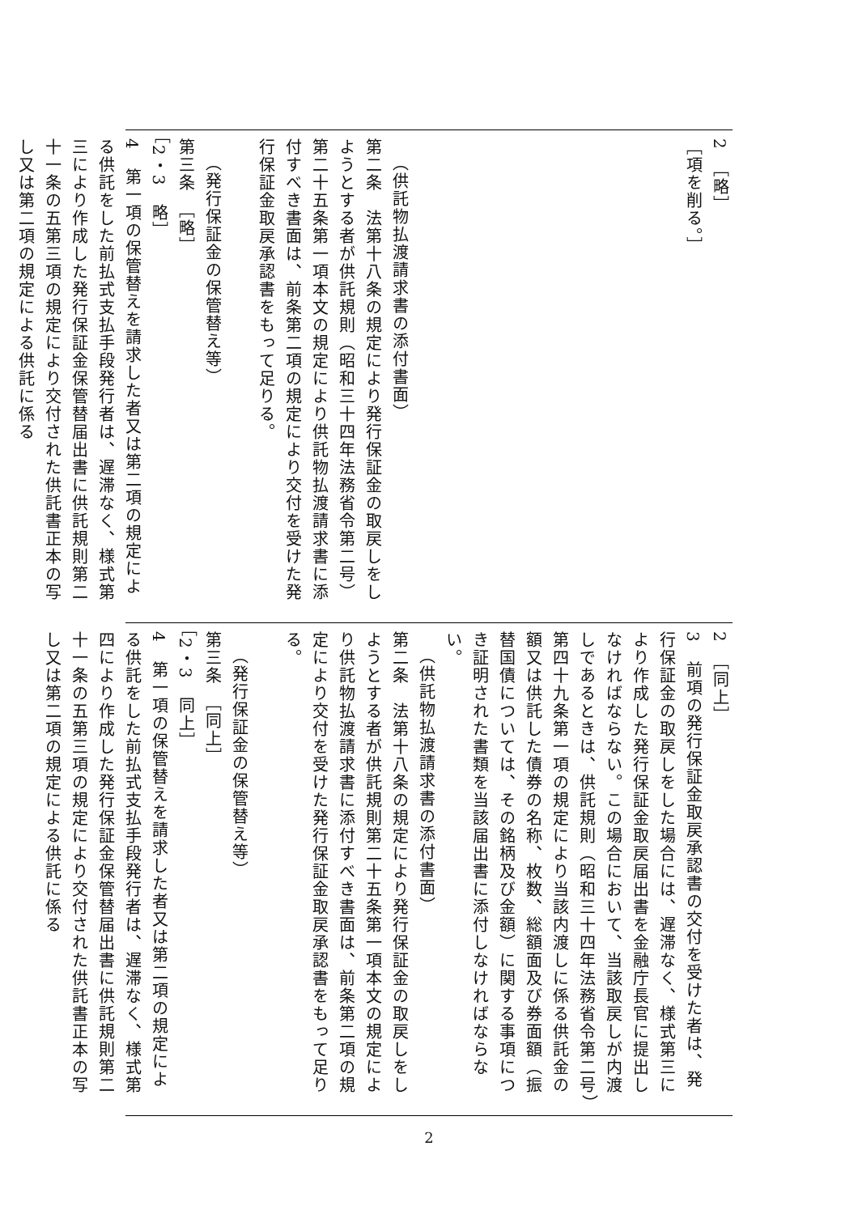| 2 ［略］ ［項を削る。］ （供託物払渡請求書の添付書面） 第二条 法第十八条の規定により発行保証金の取戻しをしようとする者が供託規則（昭和三十四年法務省令第二号）第二十五条第一項本文の規定により供託物払渡請求書に添付すべき書面は、前条第二項の規定により交付を受けた発行保証金取戻承認書をもって足りる。 （発行保証金の保管替え等） 第三条 ［略］ ［2・3 略］ 4 第一項の保管替えを請求した者又は第二項の規定による供託をした前払式支払手段発行者は、遅滞なく、様式第三により作成した発行保証金保管替届出書に供託規則第二十一条の五第三項の規定により交付された供託書正本の写し又は第二項の規定による供託に係る |
| 2 ［同上］ 3 前項の発行保証金取戻承認書の交付を受けた者は、発行保証金の取戻しをした場合には、遅滞なく、様式第三により作成した発行保証金取戻届出書を金融庁長官に提出しなければならない。この場合において、当該取戻しが内渡しであるときは、供託規則（昭和三十四年法務省令第二号）第四十九条第一項の規定により当該内渡しに係る供託金の額又は供託した債券の名称、枚数、総額面及び券面額（振替国債については、その銘柄及び金額）に関する事項につき証明された書類を当該届出書に添付しなければならない。 （供託物払渡請求書の添付書面） 第二条 法第十八条の規定により発行保証金の取戻しをしようとする者が供託規則第二十五条第一項本文の規定により供託物払渡請求書に添付すべき書面は、前条第二項の規定により交付を受けた発行保証金取戻承認書をもって足りる。 （発行保証金の保管替え等） 第三条 ［同上］ ［2・3 同上］ 4 第一項の保管替えを請求した者又は第二項の規定による供託をした前払式支払手段発行者は、遅滞なく、様式第四により作成した発行保証金保管替届出書に供託規則第二十一条の五第三項の規定により交付された供託書正本の写し又は第二項の規定による供託に係る |
2